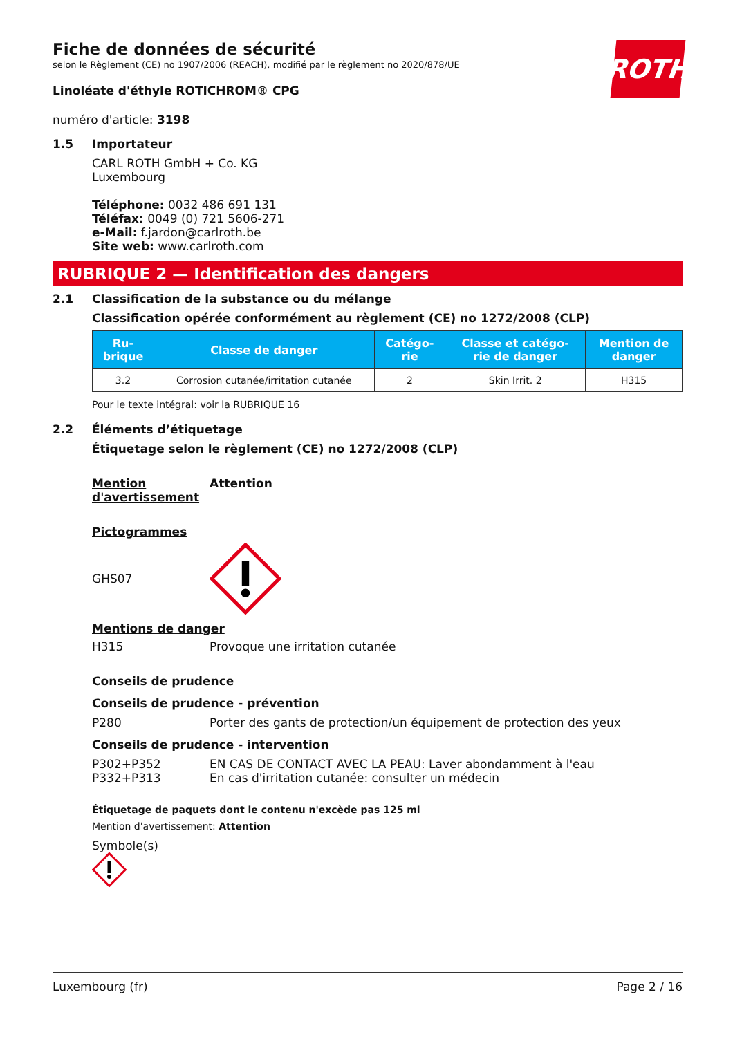ROTH
Fiche de données de sécurité
selon le Règlement (CE) no 1907/2006 (REACH), modifié par le règlement no 2020/878/UE
Linoléate d'éthyle ROTICHROM® CPG
numéro d'article: 3198
1.5 Importateur
CARL ROTH GmbH + Co. KG
Luxembourg
Téléphone: 0032 486 691 131
Téléfax: 0049 (0) 721 5606-271
e-Mail: f.jardon@carlroth.be
Site web: www.carlroth.com
RUBRIQUE 2 — Identification des dangers
2.1 Classification de la substance ou du mélange
Classification opérée conformément au règlement (CE) no 1272/2008 (CLP)
| Ru- brique | Classe de danger | Catégo- rie | Classe et catégo- rie de danger | Mention de danger |
| --- | --- | --- | --- | --- |
| 3.2 | Corrosion cutanée/irritation cutanée | 2 | Skin Irrit. 2 | H315 |
Pour le texte intégral: voir la RUBRIQUE 16
2.2 Éléments d’étiquetage
Étiquetage selon le règlement (CE) no 1272/2008 (CLP)
Mention d'avertissement
Attention
Pictogrammes
GHS07
Mentions de danger
H315 Provoque une irritation cutanée
Conseils de prudence
Conseils de prudence - prévention
P280 Porter des gants de protection/un équipement de protection des yeux
Conseils de prudence - intervention
P302+P352 EN CAS DE CONTACT AVEC LA PEAU: Laver abondamment à l'eau
P332+P313 En cas d'irritation cutanée: consulter un médecin
Étiquetage de paquets dont le contenu n'excède pas 125 ml
Mention d'avertissement: Attention
Symbole(s)
Luxembourg (fr) Page 2 / 16